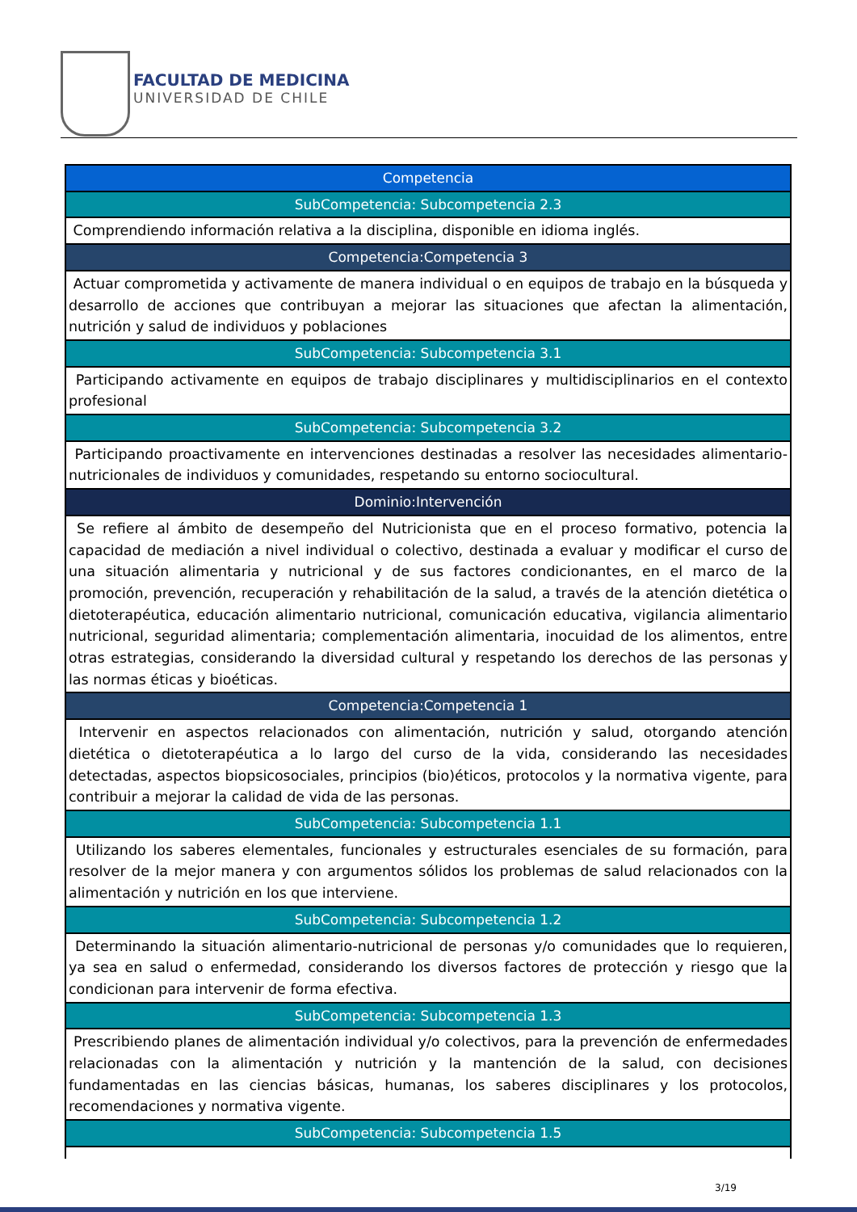FACULTAD DE MEDICINA
UNIVERSIDAD DE CHILE
| Competencia |
| SubCompetencia: Subcompetencia 2.3 |
| Comprendiendo información relativa a la disciplina, disponible en idioma inglés. |
| Competencia:Competencia 3 |
| Actuar comprometida y activamente de manera individual o en equipos de trabajo en la búsqueda y desarrollo de acciones que contribuyan a mejorar las situaciones que afectan la alimentación, nutrición y salud de individuos y poblaciones |
| SubCompetencia: Subcompetencia 3.1 |
| Participando activamente en equipos de trabajo disciplinares y multidisciplinarios en el contexto profesional |
| SubCompetencia: Subcompetencia 3.2 |
| Participando proactivamente en intervenciones destinadas a resolver las necesidades alimentario-nutricionales de individuos y comunidades, respetando su entorno sociocultural. |
| Dominio:Intervención |
| Se refiere al ámbito de desempeño del Nutricionista que en el proceso formativo, potencia la capacidad de mediación a nivel individual o colectivo, destinada a evaluar y modificar el curso de una situación alimentaria y nutricional y de sus factores condicionantes, en el marco de la promoción, prevención, recuperación y rehabilitación de la salud, a través de la atención dietética o dietoterapéutica, educación alimentario nutricional, comunicación educativa, vigilancia alimentario nutricional, seguridad alimentaria; complementación alimentaria, inocuidad de los alimentos, entre otras estrategias, considerando la diversidad cultural y respetando los derechos de las personas y las normas éticas y bioéticas. |
| Competencia:Competencia 1 |
| Intervenir en aspectos relacionados con alimentación, nutrición y salud, otorgando atención dietética o dietoterapéutica a lo largo del curso de la vida, considerando las necesidades detectadas, aspectos biopsicosociales, principios (bio)éticos, protocolos y la normativa vigente, para contribuir a mejorar la calidad de vida de las personas. |
| SubCompetencia: Subcompetencia 1.1 |
| Utilizando los saberes elementales, funcionales y estructurales esenciales de su formación, para resolver de la mejor manera y con argumentos sólidos los problemas de salud relacionados con la alimentación y nutrición en los que interviene. |
| SubCompetencia: Subcompetencia 1.2 |
| Determinando la situación alimentario-nutricional de personas y/o comunidades que lo requieren, ya sea en salud o enfermedad, considerando los diversos factores de protección y riesgo que la condicionan para intervenir de forma efectiva. |
| SubCompetencia: Subcompetencia 1.3 |
| Prescribiendo planes de alimentación individual y/o colectivos, para la prevención de enfermedades relacionadas con la alimentación y nutrición y la mantención de la salud, con decisiones fundamentadas en las ciencias básicas, humanas, los saberes disciplinares y los protocolos, recomendaciones y normativa vigente. |
| SubCompetencia: Subcompetencia 1.5 |
3/19